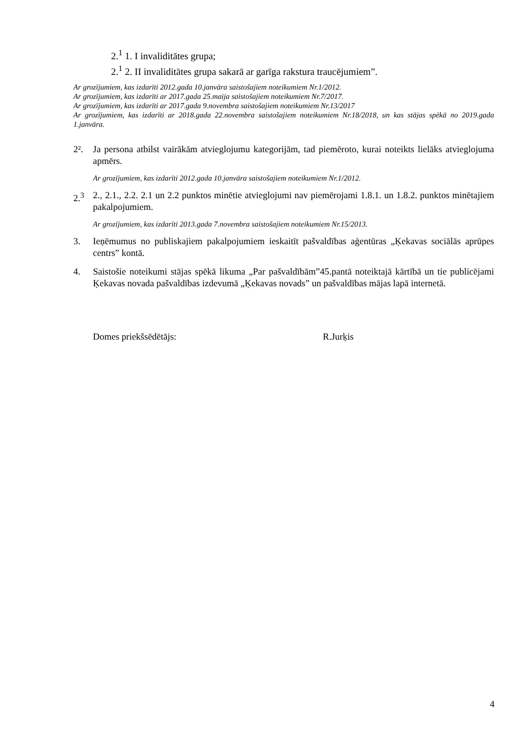2.<sup>1</sup> 1. I invaliditātes grupa;
2.<sup>1</sup> 2. II invaliditātes grupa sakarā ar garīga rakstura traucējumiem”.
Ar grozījumiem, kas izdarīti 2012.gada 10.janvāra saistošajiem noteikumiem Nr.1/2012.
Ar grozījumiem, kas izdarīti ar 2017.gada 25.maija saistošajiem noteikumiem Nr.7/2017.
Ar grozījumiem, kas izdarīti ar 2017.gada 9.novembra saistošajiem noteikumiem Nr.13/2017
Ar grozījumiem, kas izdarīti ar 2018.gada 22.novembra saistošajiem noteikumiem Nr.18/2018, un kas stājas spēkā no 2019.gada 1.janvāra.
2². Ja persona atbilst vairākām atvieglojumu kategorijām, tad piemēroto, kurai noteikts lielāks atvieglojuma apmērs.
Ar grozījumiem, kas izdarīti 2012.gada 10.janvāra saistošajiem noteikumiem Nr.1/2012.
2.<sup>3</sup> 2., 2.1., 2.2. 2.1 un 2.2 punktos minētie atvieglojumi nav piemērojami 1.8.1. un 1.8.2. punktos minētajiem pakalpojumiem.
Ar grozījumiem, kas izdarīti 2013.gada 7.novembra saistošajiem noteikumiem Nr.15/2013.
3. Ieņēmumus no publiskajiem pakalpojumiem ieskaitīt pašvaldības aģentūras „Ķekavas sociālās aprūpes centrs” kontā.
4. Saistošie noteikumi stājas spēkā likuma „Par pašvaldībām”45.pantā noteiktajā kārtībā un tie publicējami Ķekavas novada pašvaldības izdevumā „Ķekavas novads” un pašvaldības mājas lapā internetā.
Domes priekšsēdētājs: R.Jurķis
4